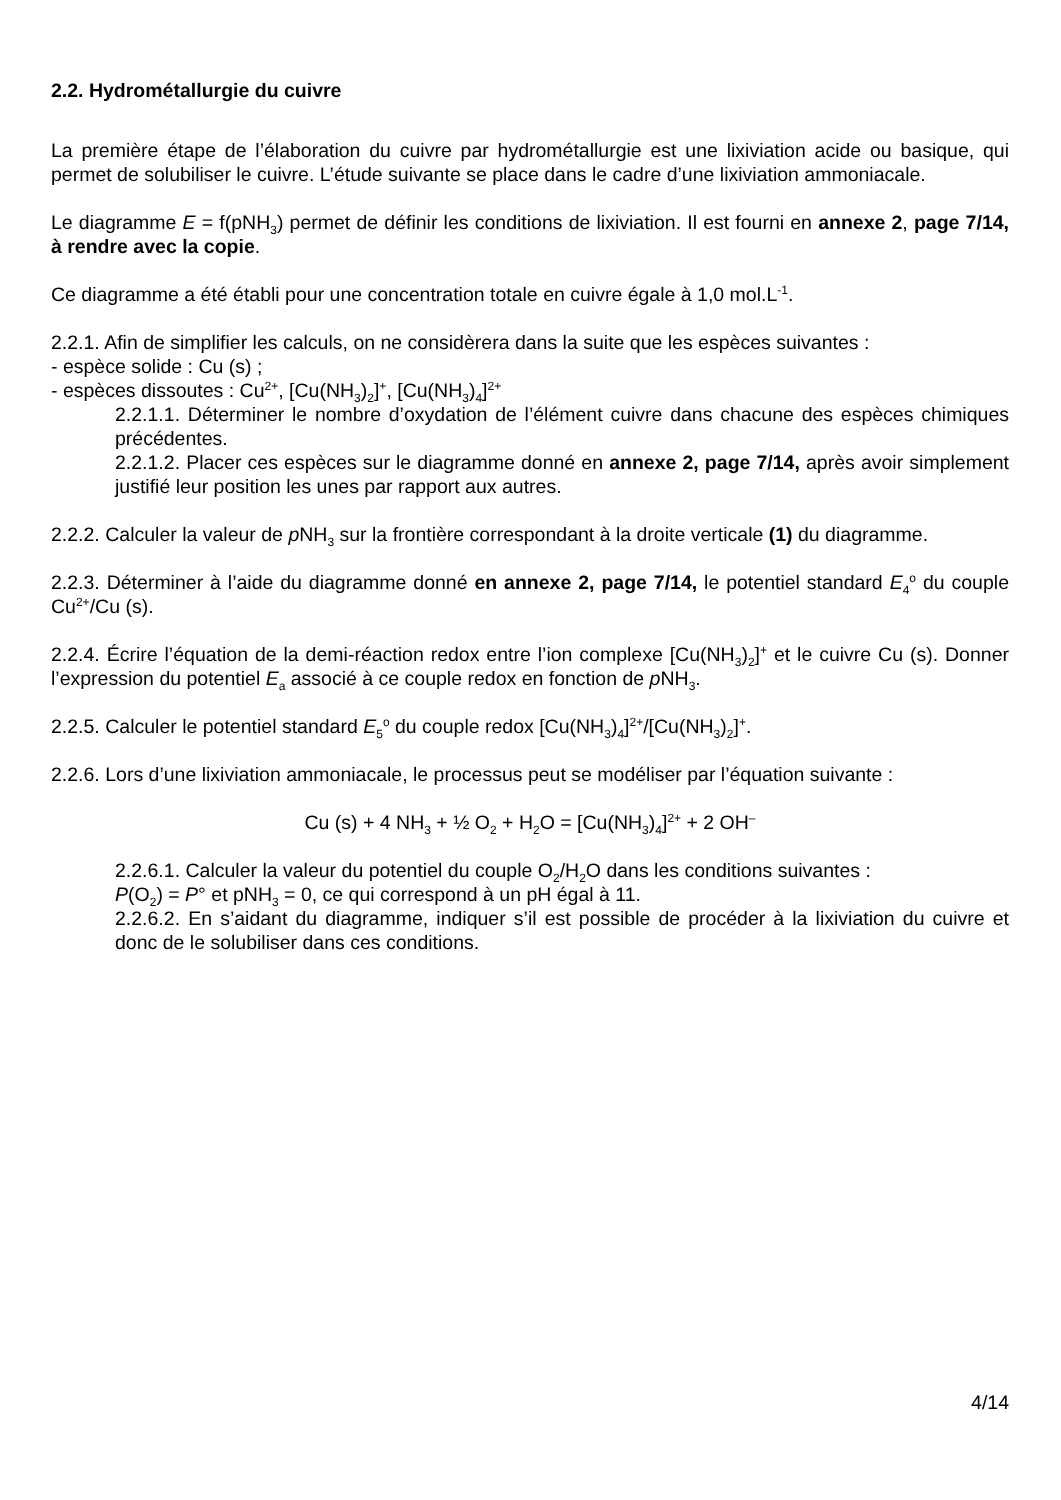2.2. Hydrométallurgie du cuivre
La première étape de l’élaboration du cuivre par hydrométallurgie est une lixiviation acide ou basique, qui permet de solubiliser le cuivre. L’étude suivante se place dans le cadre d’une lixiviation ammoniacale.
Le diagramme E = f(pNH<sub>3</sub>) permet de définir les conditions de lixiviation. Il est fourni en annexe 2, page 7/14, à rendre avec la copie.
Ce diagramme a été établi pour une concentration totale en cuivre égale à 1,0 mol.L<sup>-1</sup>.
2.2.1. Afin de simplifier les calculs, on ne considèrera dans la suite que les espèces suivantes :
- espèce solide : Cu (s) ;
- espèces dissoutes : Cu<sup>2+</sup>, [Cu(NH<sub>3</sub>)<sub>2</sub>]<sup>+</sup>, [Cu(NH<sub>3</sub>)<sub>4</sub>]<sup>2+</sup>
2.2.1.1. Déterminer le nombre d’oxydation de l’élément cuivre dans chacune des espèces chimiques précédentes.
2.2.1.2. Placer ces espèces sur le diagramme donné en annexe 2, page 7/14, après avoir simplement justifié leur position les unes par rapport aux autres.
2.2.2. Calculer la valeur de p NH<sub>3</sub> sur la frontière correspondant à la droite verticale (1) du diagramme.
2.2.3. Déterminer à l’aide du diagramme donné en annexe 2, page 7/14, le potentiel standard E<sub>4</sub><sup>o</sup> du couple Cu<sup>2+</sup>/Cu (s).
2.2.4. Écrire l’équation de la demi-réaction redox entre l’ion complexe [Cu(NH<sub>3</sub>)<sub>2</sub>]<sup>+</sup> et le cuivre Cu (s). Donner l’expression du potentiel E<sub>a</sub> associé à ce couple redox en fonction de p NH<sub>3</sub>.
2.2.5. Calculer le potentiel standard E<sub>5</sub><sup>o</sup> du couple redox [Cu(NH<sub>3</sub>)<sub>4</sub>]<sup>2+</sup>/[Cu(NH<sub>3</sub>)<sub>2</sub>]<sup>+</sup>.
2.2.6. Lors d’une lixiviation ammoniacale, le processus peut se modéliser par l’équation suivante :
Cu (s) + 4 NH<sub>3</sub> + ½ O<sub>2</sub> + H<sub>2</sub>O = [Cu(NH<sub>3</sub>)<sub>4</sub>]<sup>2+</sup> + 2 OH<sup>–</sup>
2.2.6.1. Calculer la valeur du potentiel du couple O<sub>2</sub>/H<sub>2</sub>O dans les conditions suivantes :
P(O<sub>2</sub>) = P° et pNH<sub>3</sub> = 0, ce qui correspond à un pH égal à 11.
2.2.6.2. En s’aidant du diagramme, indiquer s’il est possible de procéder à la lixiviation du cuivre et donc de le solubiliser dans ces conditions.
4/14